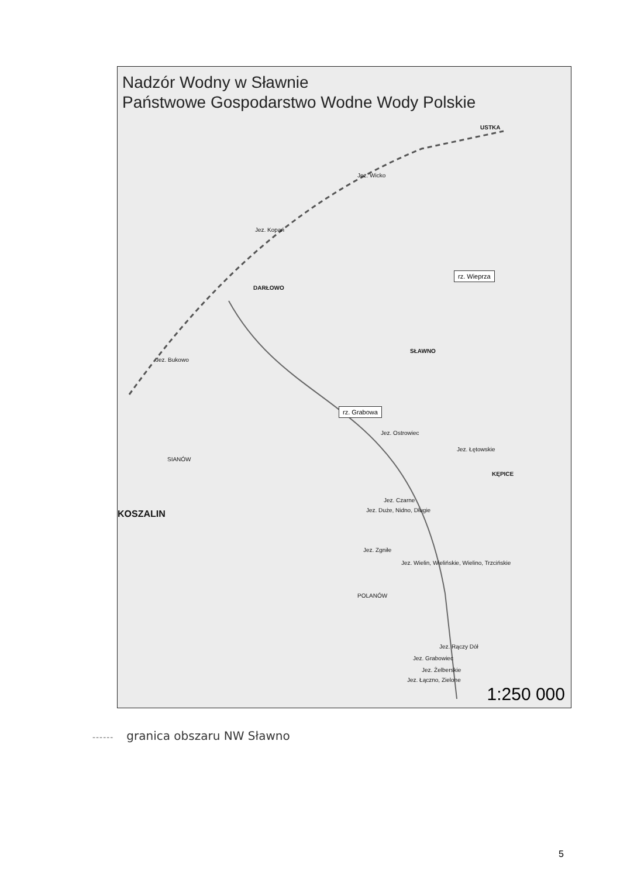Nadzór Wodny w Sławnie
Państwowe Gospodarstwo Wodne Wody Polskie
USTKA
Jez. Wicko
Jez. Kopań
DARŁOWO
Jez. Bukowo
SŁAWNO
rz. Wieprza
rz. Grabowa
Jez. Ostrowiec
Jez. Łętowskie
KĘPICE
Jez. Czarne
Jez. Duże, Nidno, Długie KOSZALIN
Jez. Zgniłe
Jez. Wielin, Wielińskie, Wielino, Trzcińskie
POLANÓW
Jez. Rączy Dół
Jez. Grabowiec
Jez. Żelberskie
Jez. Łączno, Zielone
SIANÓW
1:250 000
------ granica obszaru NW Sławno
5